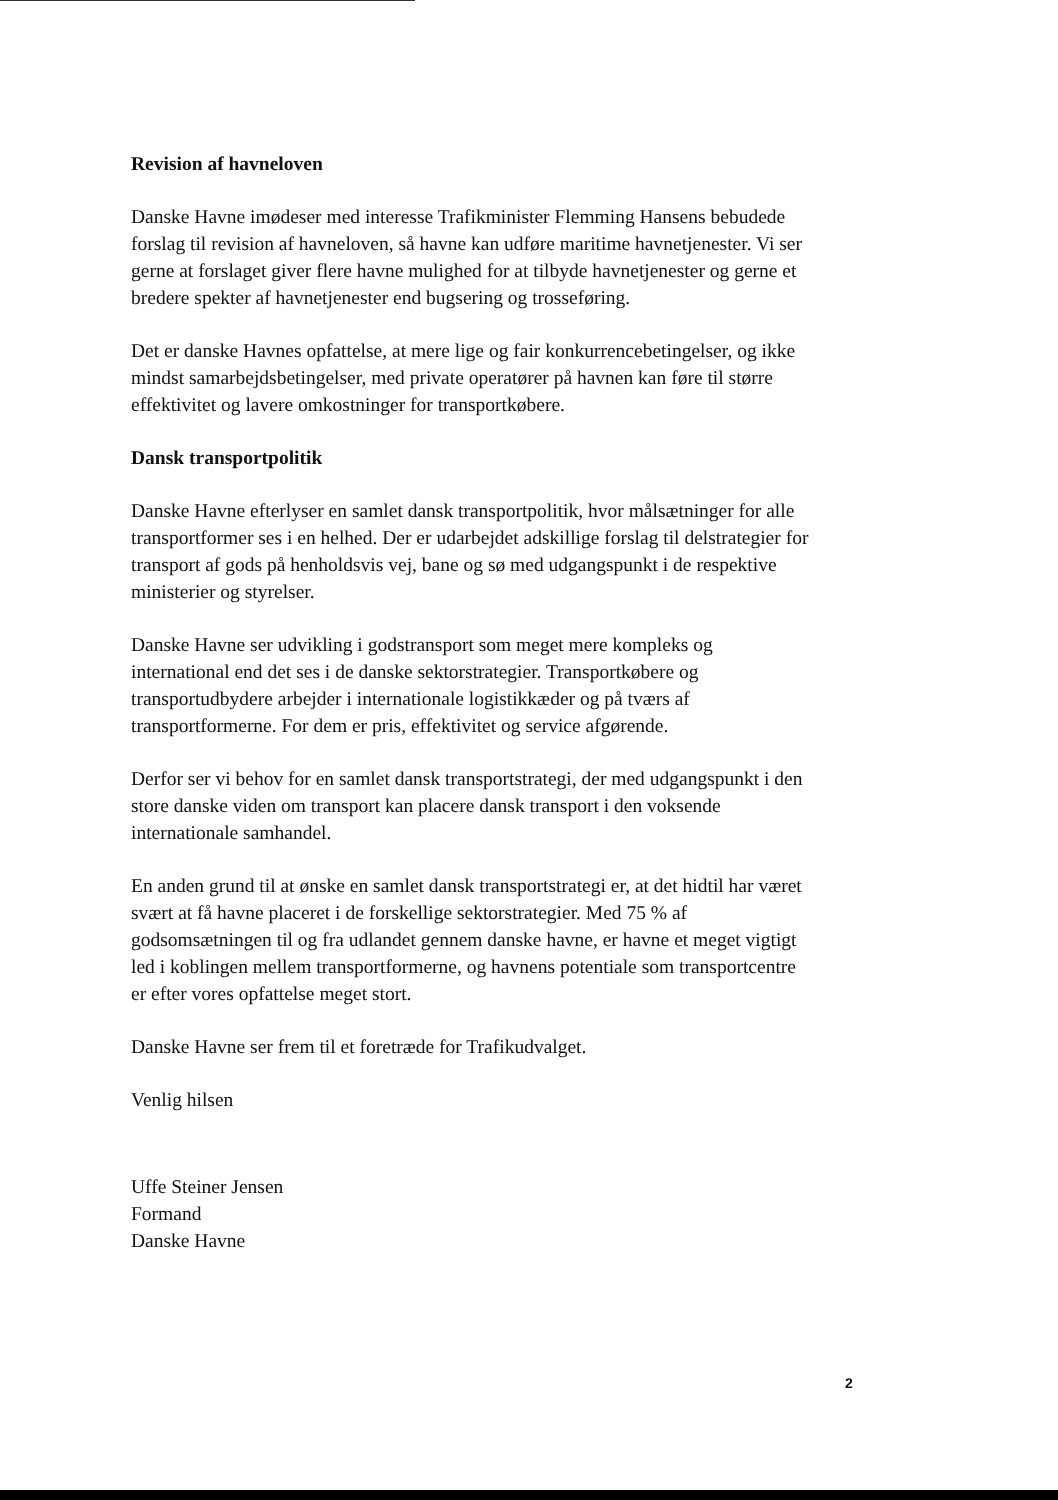Revision af havneloven
Danske Havne imødeser med interesse Trafikminister Flemming Hansens bebudede forslag til revision af havneloven, så havne kan udføre maritime havnetjenester. Vi ser gerne at forslaget giver flere havne mulighed for at tilbyde havnetjenester og gerne et bredere spekter af havnetjenester end bugsering og trosseføring.
Det er danske Havnes opfattelse, at mere lige og fair konkurrencebetingelser, og ikke mindst samarbejdsbetingelser, med private operatører på havnen kan føre til større effektivitet og lavere omkostninger for transportkøbere.
Dansk transportpolitik
Danske Havne efterlyser en samlet dansk transportpolitik, hvor målsætninger for alle transportformer ses i en helhed. Der er udarbejdet adskillige forslag til delstrategier for transport af gods på henholdsvis vej, bane og sø med udgangspunkt i de respektive ministerier og styrelser.
Danske Havne ser udvikling i godstransport som meget mere kompleks og international end det ses i de danske sektorstrategier. Transportkøbere og transportudbydere arbejder i internationale logistikkæder og på tværs af transportformerne. For dem er pris, effektivitet og service afgørende.
Derfor ser vi behov for en samlet dansk transportstrategi, der med udgangspunkt i den store danske viden om transport kan placere dansk transport i den voksende internationale samhandel.
En anden grund til at ønske en samlet dansk transportstrategi er, at det hidtil har været svært at få havne placeret i de forskellige sektorstrategier. Med 75 % af godsomsætningen til og fra udlandet gennem danske havne, er havne et meget vigtigt led i koblingen mellem transportformerne, og havnens potentiale som transportcentre er efter vores opfattelse meget stort.
Danske Havne ser frem til et foretræde for Trafikudvalget.
Venlig hilsen
Uffe Steiner Jensen
Formand
Danske Havne
2